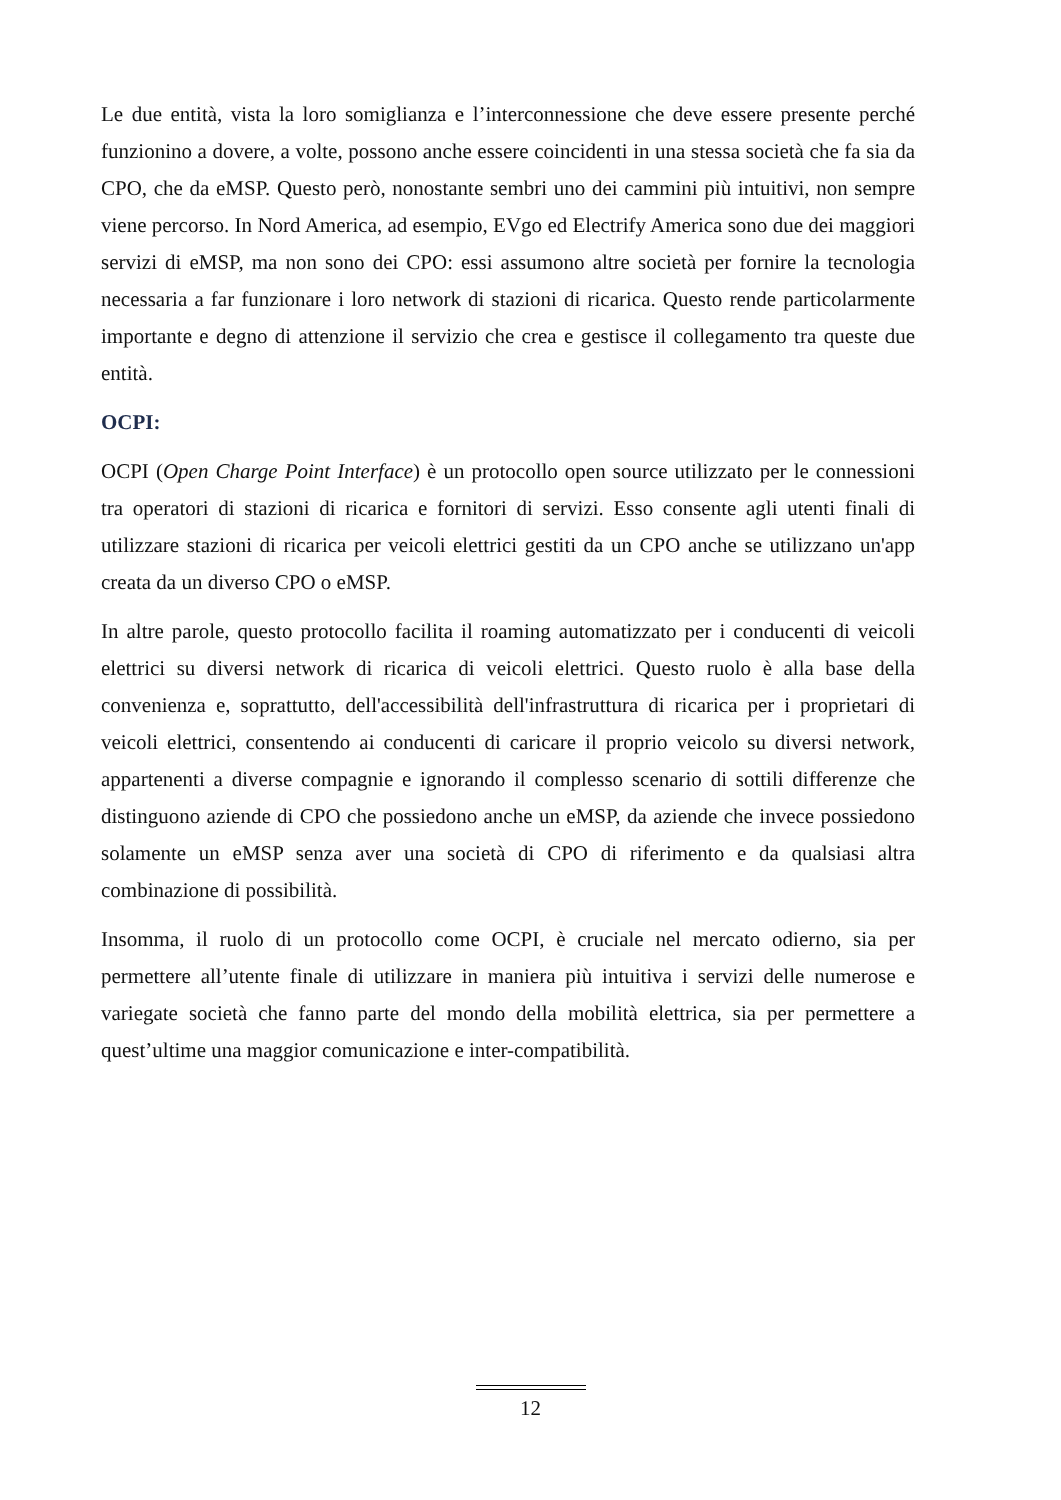Le due entità, vista la loro somiglianza e l’interconnessione che deve essere presente perché funzionino a dovere, a volte, possono anche essere coincidenti in una stessa società che fa sia da CPO, che da eMSP. Questo però, nonostante sembri uno dei cammini più intuitivi, non sempre viene percorso. In Nord America, ad esempio, EVgo ed Electrify America sono due dei maggiori servizi di eMSP, ma non sono dei CPO: essi assumono altre società per fornire la tecnologia necessaria a far funzionare i loro network di stazioni di ricarica. Questo rende particolarmente importante e degno di attenzione il servizio che crea e gestisce il collegamento tra queste due entità.
OCPI:
OCPI (Open Charge Point Interface) è un protocollo open source utilizzato per le connessioni tra operatori di stazioni di ricarica e fornitori di servizi. Esso consente agli utenti finali di utilizzare stazioni di ricarica per veicoli elettrici gestiti da un CPO anche se utilizzano un'app creata da un diverso CPO o eMSP.
In altre parole, questo protocollo facilita il roaming automatizzato per i conducenti di veicoli elettrici su diversi network di ricarica di veicoli elettrici. Questo ruolo è alla base della convenienza e, soprattutto, dell'accessibilità dell'infrastruttura di ricarica per i proprietari di veicoli elettrici, consentendo ai conducenti di caricare il proprio veicolo su diversi network, appartenenti a diverse compagnie e ignorando il complesso scenario di sottili differenze che distinguono aziende di CPO che possiedono anche un eMSP, da aziende che invece possiedono solamente un eMSP senza aver una società di CPO di riferimento e da qualsiasi altra combinazione di possibilità.
Insomma, il ruolo di un protocollo come OCPI, è cruciale nel mercato odierno, sia per permettere all’utente finale di utilizzare in maniera più intuitiva i servizi delle numerose e variegate società che fanno parte del mondo della mobilità elettrica, sia per permettere a quest’ultime una maggior comunicazione e inter-compatibilità.
12